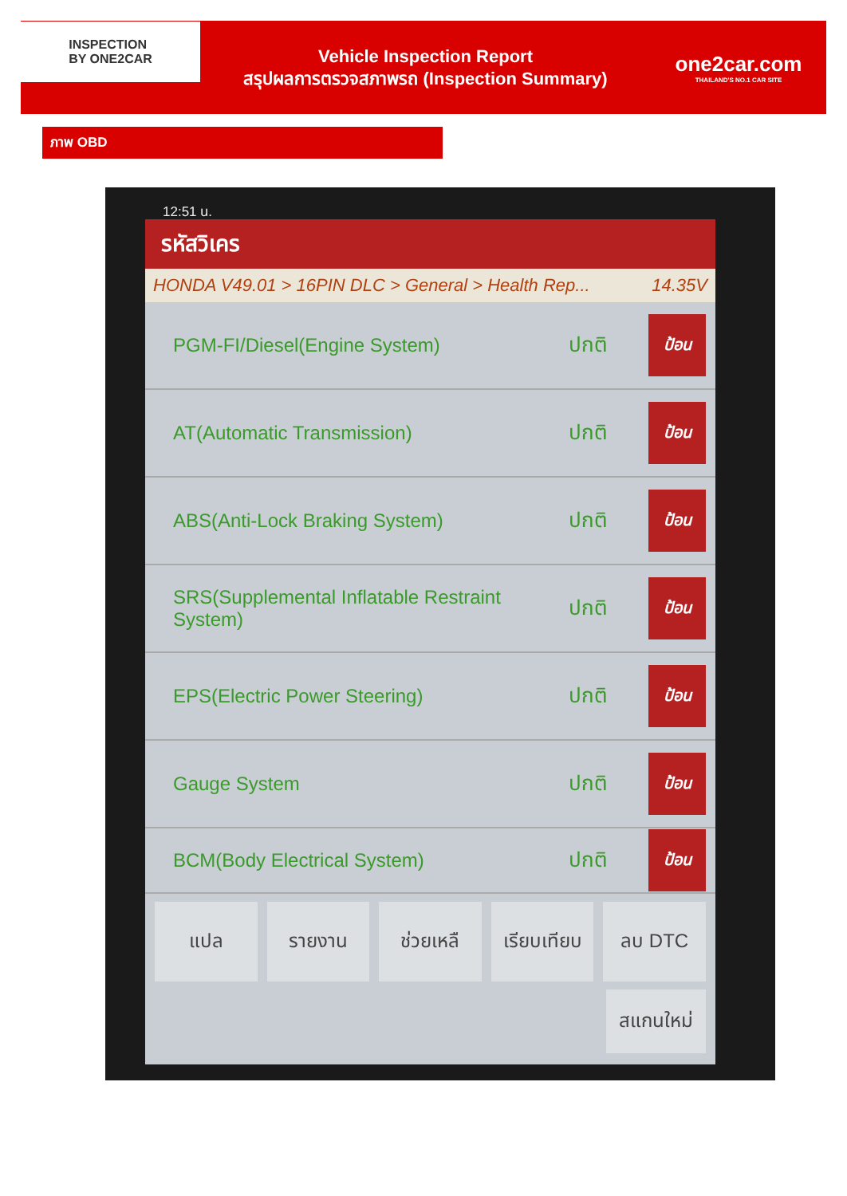INSPECTION
BY ONE2CAR
Vehicle Inspection Report
สรุปผลการตรวจสภาพรถ (Inspection Summary)
one2car.com
THAILAND'S NO.1 CAR SITE
ภาพ OBD
12:51 น.
รหัสวิเคร
HONDA V49.01 > 16PIN DLC > General > Health Rep... 14.35V
PGM-FI/Diesel(Engine System) ปกติ
ป้อน
AT(Automatic Transmission) ปกติ
ป้อน
ABS(Anti-Lock Braking System) ปกติ
ป้อน
SRS(Supplemental Inflatable Restraint System)
ปกติ
ป้อน
EPS(Electric Power Steering) ปกติ
ป้อน
Gauge System ปกติ
ป้อน
BCM(Body Electrical System) ปกติ
ป้อน
แปล รายงาน ช่วยเหลื เรียบเทียบ ลบ DTC
สแกนใหม่